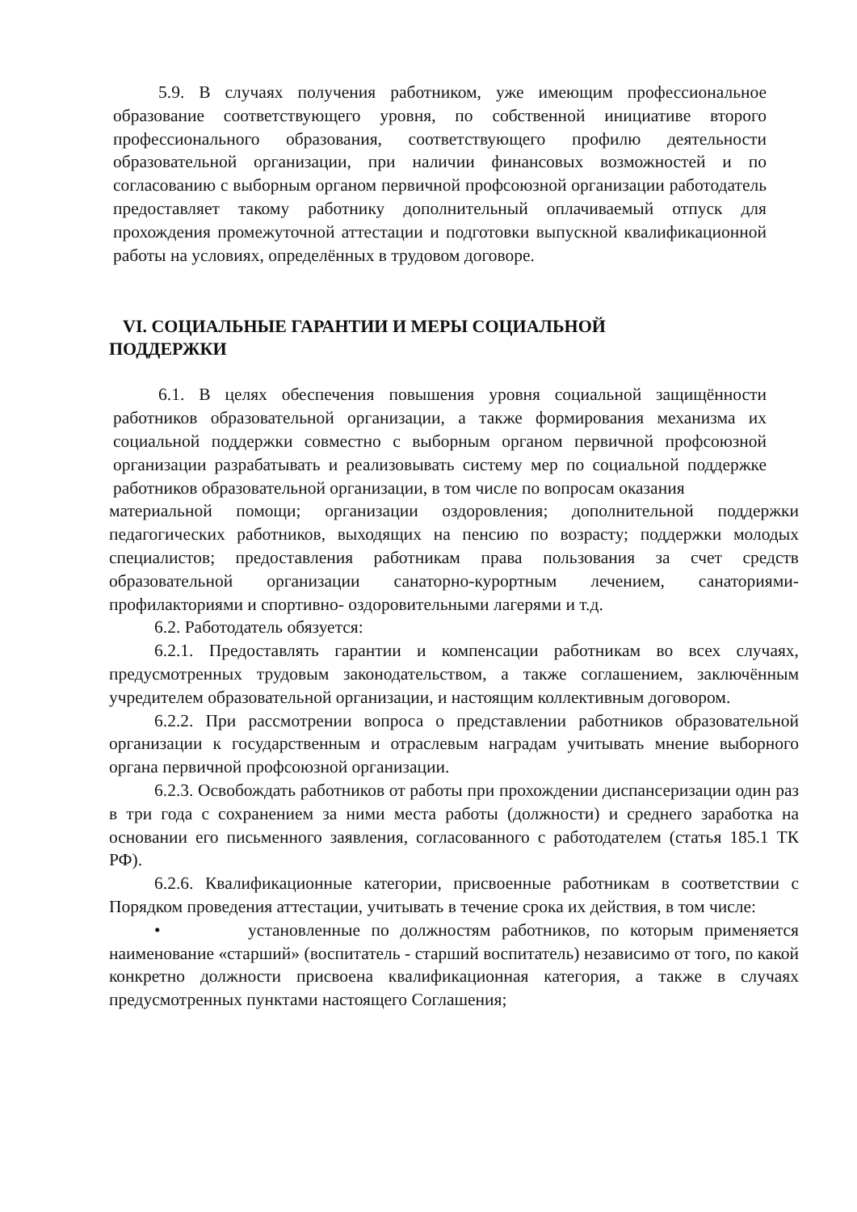5.9. В случаях получения работником, уже имеющим профессиональное образование соответствующего уровня, по собственной инициативе второго профессионального образования, соответствующего профилю деятельности образовательной организации, при наличии финансовых возможностей и по согласованию с выборным органом первичной профсоюзной организации работодатель предоставляет такому работнику дополнительный оплачиваемый отпуск для прохождения промежуточной аттестации и подготовки выпускной квалификационной работы на условиях, определённых в трудовом договоре.
VI. СОЦИАЛЬНЫЕ ГАРАНТИИ И МЕРЫ СОЦИАЛЬНОЙ
ПОДДЕРЖКИ
6.1. В целях обеспечения повышения уровня социальной защищённости работников образовательной организации, а также формирования механизма их социальной поддержки совместно с выборным органом первичной профсоюзной организации разрабатывать и реализовывать систему мер по социальной поддержке работников образовательной организации, в том числе по вопросам оказания
материальной помощи; организации оздоровления; дополнительной поддержки педагогических работников, выходящих на пенсию по возрасту; поддержки молодых специалистов; предоставления работникам права пользования за счет средств образовательной организации санаторно-курортным лечением, санаториями-профилакториями и спортивно- оздоровительными лагерями и т.д.
6.2. Работодатель обязуется:
6.2.1. Предоставлять гарантии и компенсации работникам во всех случаях, предусмотренных трудовым законодательством, а также соглашением, заключённым учредителем образовательной организации, и настоящим коллективным договором.
6.2.2. При рассмотрении вопроса о представлении работников образовательной организации к государственным и отраслевым наградам учитывать мнение выборного органа первичной профсоюзной организации.
6.2.3. Освобождать работников от работы при прохождении диспансеризации один раз в три года с сохранением за ними места работы (должности) и среднего заработка на основании его письменного заявления, согласованного с работодателем (статья 185.1 ТК РФ).
6.2.6. Квалификационные категории, присвоенные работникам в соответствии с Порядком проведения аттестации, учитывать в течение срока их действия, в том числе:
• установленные по должностям работников, по которым применяется наименование «старший» (воспитатель - старший воспитатель) независимо от того, по какой конкретно должности присвоена квалификационная категория, а также в случаях предусмотренных пунктами настоящего Соглашения;